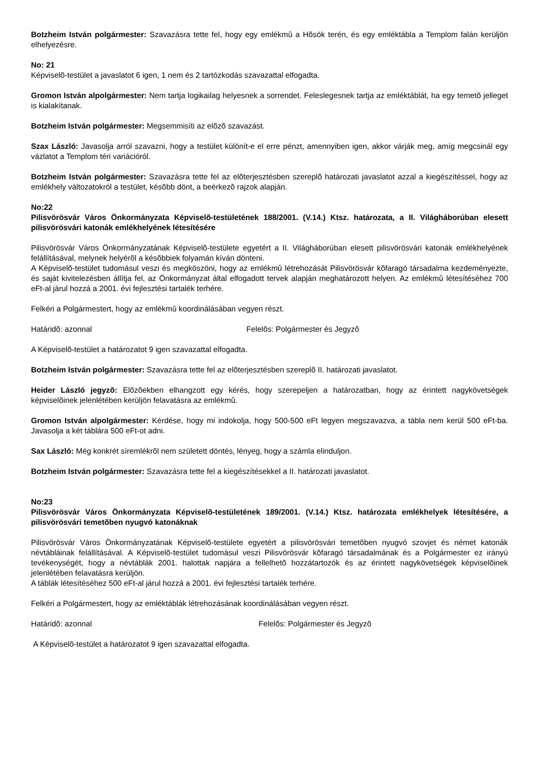Botzheim István polgármester: Szavazásra tette fel, hogy egy emlékmû a Hõsök terén, és egy emléktábla a Templom falán kerüljön elhelyezésre.
No: 21
Képviselõ-testület a javaslatot 6 igen, 1 nem és 2 tartózkodás szavazattal elfogadta.
Gromon István alpolgármester: Nem tartja logikailag helyesnek a sorrendet. Feleslegesnek tartja az emléktáblát, ha egy temetõ jelleget is kialakítanak.
Botzheim István polgármester: Megsemmisíti az elõzõ szavazást.
Szax László: Javasolja arról szavazni, hogy a testület különít-e el erre pénzt, amennyiben igen, akkor várják meg, amíg megcsinál egy vázlatot a Templom téri variációról.
Botzheim István polgármester: Szavazásra tette fel az elõterjesztésben szereplõ határozati javaslatot azzal a kiegészítéssel, hogy az emlékhely változatokról a testület, késõbb dönt, a beérkezõ rajzok alapján.
No:22
Pilisvörösvár Város Önkormányzata Képviselõ-testületének 188/2001. (V.14.) Ktsz. határozata, a II. Világháborúban elesett pilisvörösvári katonák emlékhelyének létesítésére
Pilisvörösvár Város Önkormányzatának Képviselõ-testülete egyetért a II. Világháborúban elesett pilisvörösvári katonák emlékhelyének felállításával, melynek helyérõl a késõbbiek folyamán kíván dönteni.
A Képviselõ-testület tudomásul veszi és megköszöni, hogy az emlékmû létrehozását Pilisvörösvár kõfaragó társadalma kezdeményezte, és saját kivitelezésben állítja fel, az Önkormányzat által elfogadott tervek alapján meghatározott helyen. Az emlékmû létesítéséhez 700 eFt-al járul hozzá a 2001. évi fejlesztési tartalék terhére.
Felkéri a Polgármestert, hogy az emlékmû koordinálásában vegyen részt.
Határidõ: azonnal Felelõs: Polgármester és Jegyzõ
A Képviselõ-testület a határozatot 9 igen szavazattal elfogadta.
Botzheim István polgármester: Szavazásra tette fel az elõterjesztésben szereplõ II. határozati javaslatot.
Heider László jegyzõ: Elõzõekben elhangzott egy kérés, hogy szerepeljen a határozatban, hogy az érintett nagykövetségek képviselõinek jelenlétében kerüljön felavatásra az emlékmû.
Gromon István alpolgármester: Kérdése, hogy mi indokolja, hogy 500-500 eFt legyen megszavazva, a tábla nem kerül 500 eFt-ba. Javasolja a két táblára 500 eFt-ot adni.
Sax László: Még konkrét síremlékrõl nem született döntés, lényeg, hogy a számla elinduljon.
Botzheim István polgármester: Szavazásra tette fel a kiegészítésekkel a II. határozati javaslatot.
No:23
Pilisvörösvár Város Önkormányzata Képviselõ-testületének 189/2001. (V.14.) Ktsz. határozata emlékhelyek létesítésére, a pilisvörösvári temetõben nyugvó katonáknak
Pilisvörösvár Város Önkormányzatának Képviselõ-testülete egyetért a pilisvörösvári temetõben nyugvó szovjet és német katonák névtábláinak felállításával. A Képviselõ-testület tudomásul veszi Pilisvörösvár kõfaragó társadalmának és a Polgármester ez irányú tevékenységét, hogy a névtáblák 2001. halottak napjára a fellelhetõ hozzátartozók és az érintett nagykövetségek képviselõinek jelenlétében felavatásra kerüljön.
A táblák létesítéséhez 500 eFt-al járul hozzá a 2001. évi fejlesztési tartalék terhére.
Felkéri a Polgármestert, hogy az emléktáblák létrehozásának koordinálásában vegyen részt.
Határidõ: azonnal Felelõs: Polgármester és Jegyzõ
A Képviselõ-testület a határozatot 9 igen szavazattal elfogadta.